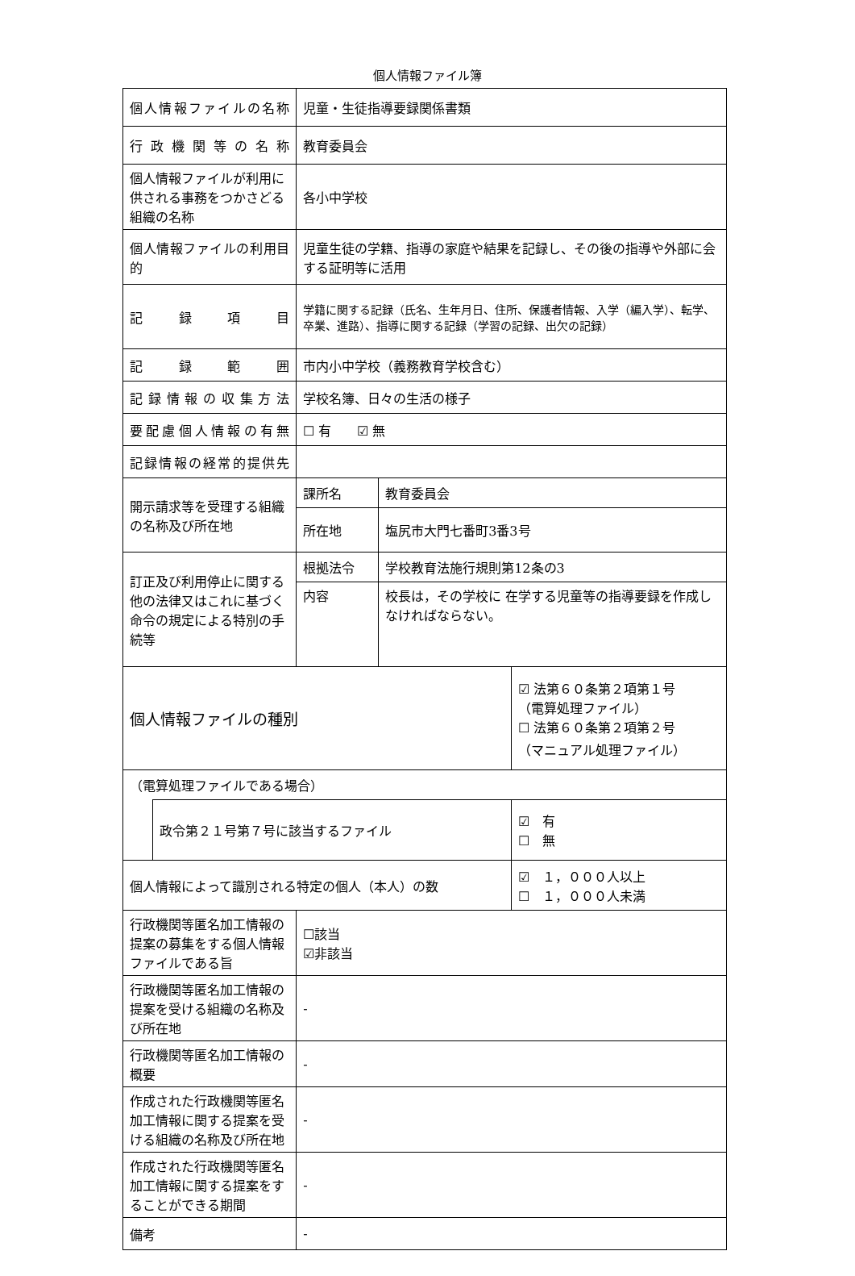個人情報ファイル簿
| 個人情報ファイルの名称 | | 児童・生徒指導要録関係書類 | | |
| 行政機関等の名称 | | 教育委員会 | | |
| 個人情報ファイルが利用に供される事務をつかさどる組織の名称 | | 各小中学校 | | |
| 個人情報ファイルの利用目的 | | 児童生徒の学籍、指導の家庭や結果を記録し、その後の指導や外部に会する証明等に活用 | | |
| 記録項目 | | 学籍に関する記録（氏名、生年月日、住所、保護者情報、入学（編入学）、転学、卒業、進路）、指導に関する記録（学習の記録、出欠の記録） | | |
| 記録範囲 | | 市内小中学校（義務教育学校含む） | | |
| 記録情報の収集方法 | | 学校名簿、日々の生活の様子 | | |
| 要配慮個人情報の有無 | | ☐ 有 ☑ 無 | | |
| 記録情報の経常的提供先 | | | | |
| 開示請求等を受理する組織の名称及び所在地 | | 課所名 | 教育委員会 | |
| | | 所在地 | 塩尻市大門七番町3番3号 | |
| 訂正及び利用停止に関する他の法律又はこれに基づく命令の規定による特別の手続等 | | 根拠法令 | 学校教育法施行規則第12条の3 | |
| | | 内容 | 校長は，その学校に 在学する児童等の指導要録を作成しなければならない。 | |
| 個人情報ファイルの種別 | | | | ☑ 法第６０条第２項第１号 （電算処理ファイル） ☐ 法第６０条第２項第２号 （マニュアル処理ファイル） |
| （電算処理ファイルである場合） | | | | |
| | 政令第２１号第７号に該当するファイル | | | ☑ 有 ☐ 無 |
| 個人情報によって識別される特定の個人（本人）の数 | | | | ☑ １，０００人以上 ☐ １，０００人未満 |
| 行政機関等匿名加工情報の提案の募集をする個人情報ファイルである旨 | | ☐該当 ☑非該当 | | |
| 行政機関等匿名加工情報の提案を受ける組織の名称及び所在地 | | - | | |
| 行政機関等匿名加工情報の概要 | | - | | |
| 作成された行政機関等匿名加工情報に関する提案を受ける組織の名称及び所在地 | | - | | |
| 作成された行政機関等匿名加工情報に関する提案をすることができる期間 | | - | | |
| 備考 | | - | | |